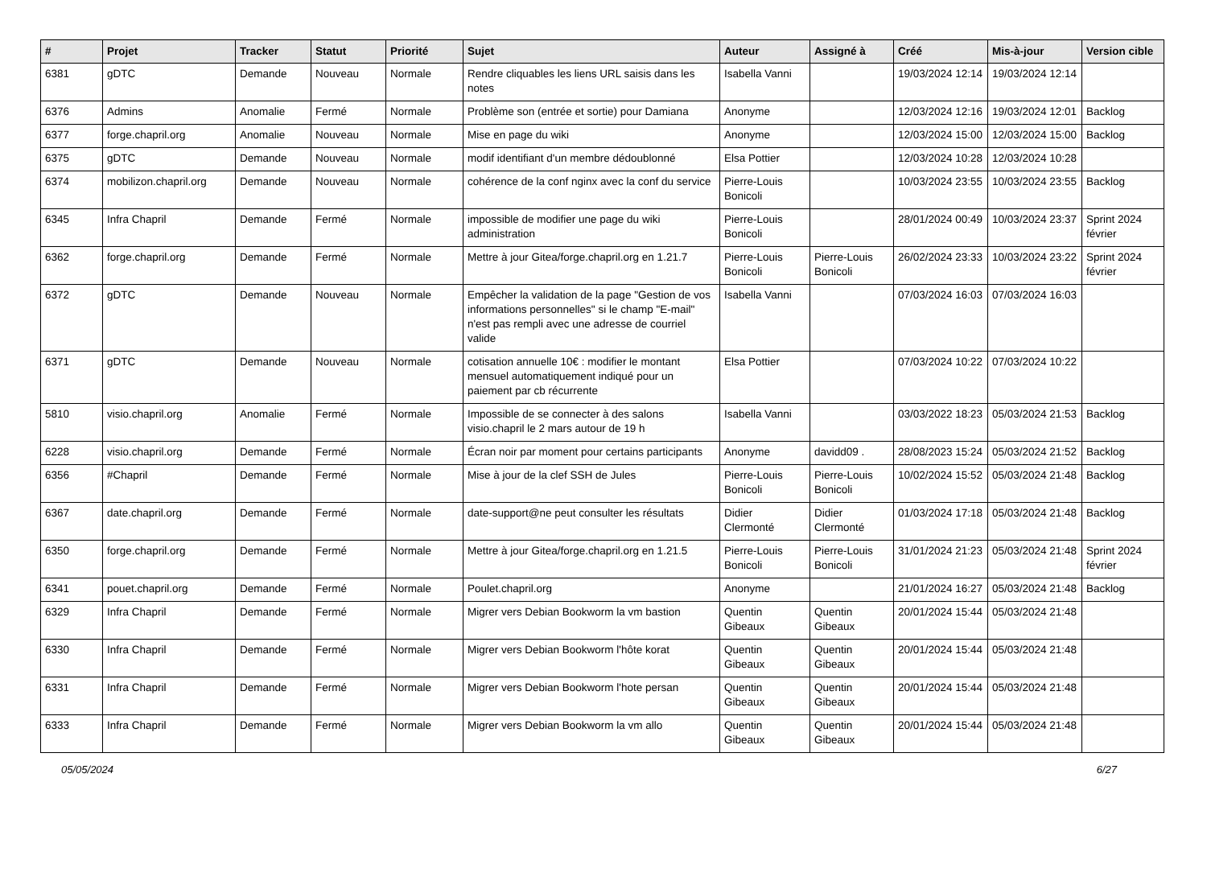| # | Projet | Tracker | Statut | Priorité | Sujet | Auteur | Assigné à | Créé | Mis-à-jour | Version cible |
| --- | --- | --- | --- | --- | --- | --- | --- | --- | --- | --- |
| 6381 | gDTC | Demande | Nouveau | Normale | Rendre cliquables les liens URL saisis dans les notes | Isabella Vanni | | 19/03/2024 12:14 | 19/03/2024 12:14 | |
| 6376 | Admins | Anomalie | Fermé | Normale | Problème son (entrée et sortie) pour Damiana | Anonyme | | 12/03/2024 12:16 | 19/03/2024 12:01 | Backlog |
| 6377 | forge.chapril.org | Anomalie | Nouveau | Normale | Mise en page du wiki | Anonyme | | 12/03/2024 15:00 | 12/03/2024 15:00 | Backlog |
| 6375 | gDTC | Demande | Nouveau | Normale | modif identifiant d'un membre dédoublonné | Elsa Pottier | | 12/03/2024 10:28 | 12/03/2024 10:28 | |
| 6374 | mobilizon.chapril.org | Demande | Nouveau | Normale | cohérence de la conf nginx avec la conf du service | Pierre-Louis Bonicoli | | 10/03/2024 23:55 | 10/03/2024 23:55 | Backlog |
| 6345 | Infra Chapril | Demande | Fermé | Normale | impossible de modifier une page du wiki administration | Pierre-Louis Bonicoli | | 28/01/2024 00:49 | 10/03/2024 23:37 | Sprint 2024 février |
| 6362 | forge.chapril.org | Demande | Fermé | Normale | Mettre à jour Gitea/forge.chapril.org en 1.21.7 | Pierre-Louis Bonicoli | Pierre-Louis Bonicoli | 26/02/2024 23:33 | 10/03/2024 23:22 | Sprint 2024 février |
| 6372 | gDTC | Demande | Nouveau | Normale | Empêcher la validation de la page "Gestion de vos informations personnelles" si le champ "E-mail" n'est pas rempli avec une adresse de courriel valide | Isabella Vanni | | 07/03/2024 16:03 | 07/03/2024 16:03 | |
| 6371 | gDTC | Demande | Nouveau | Normale | cotisation annuelle 10€ : modifier le montant mensuel automatiquement indiqué pour un paiement par cb récurrente | Elsa Pottier | | 07/03/2024 10:22 | 07/03/2024 10:22 | |
| 5810 | visio.chapril.org | Anomalie | Fermé | Normale | Impossible de se connecter à des salons visio.chapril le 2 mars autour de 19 h | Isabella Vanni | | 03/03/2022 18:23 | 05/03/2024 21:53 | Backlog |
| 6228 | visio.chapril.org | Demande | Fermé | Normale | Écran noir par moment pour certains participants | Anonyme | davidd09 . | 28/08/2023 15:24 | 05/03/2024 21:52 | Backlog |
| 6356 | #Chapril | Demande | Fermé | Normale | Mise à jour de la clef SSH de Jules | Pierre-Louis Bonicoli | Pierre-Louis Bonicoli | 10/02/2024 15:52 | 05/03/2024 21:48 | Backlog |
| 6367 | date.chapril.org | Demande | Fermé | Normale | date-support@ne peut consulter les résultats | Didier Clermonté | Didier Clermonté | 01/03/2024 17:18 | 05/03/2024 21:48 | Backlog |
| 6350 | forge.chapril.org | Demande | Fermé | Normale | Mettre à jour Gitea/forge.chapril.org en 1.21.5 | Pierre-Louis Bonicoli | Pierre-Louis Bonicoli | 31/01/2024 21:23 | 05/03/2024 21:48 | Sprint 2024 février |
| 6341 | pouet.chapril.org | Demande | Fermé | Normale | Poulet.chapril.org | Anonyme | | 21/01/2024 16:27 | 05/03/2024 21:48 | Backlog |
| 6329 | Infra Chapril | Demande | Fermé | Normale | Migrer vers Debian Bookworm la vm bastion | Quentin Gibeaux | Quentin Gibeaux | 20/01/2024 15:44 | 05/03/2024 21:48 | |
| 6330 | Infra Chapril | Demande | Fermé | Normale | Migrer vers Debian Bookworm l'hôte korat | Quentin Gibeaux | Quentin Gibeaux | 20/01/2024 15:44 | 05/03/2024 21:48 | |
| 6331 | Infra Chapril | Demande | Fermé | Normale | Migrer vers Debian Bookworm l'hote persan | Quentin Gibeaux | Quentin Gibeaux | 20/01/2024 15:44 | 05/03/2024 21:48 | |
| 6333 | Infra Chapril | Demande | Fermé | Normale | Migrer vers Debian Bookworm la vm allo | Quentin Gibeaux | Quentin Gibeaux | 20/01/2024 15:44 | 05/03/2024 21:48 | |
05/05/2024 6/27